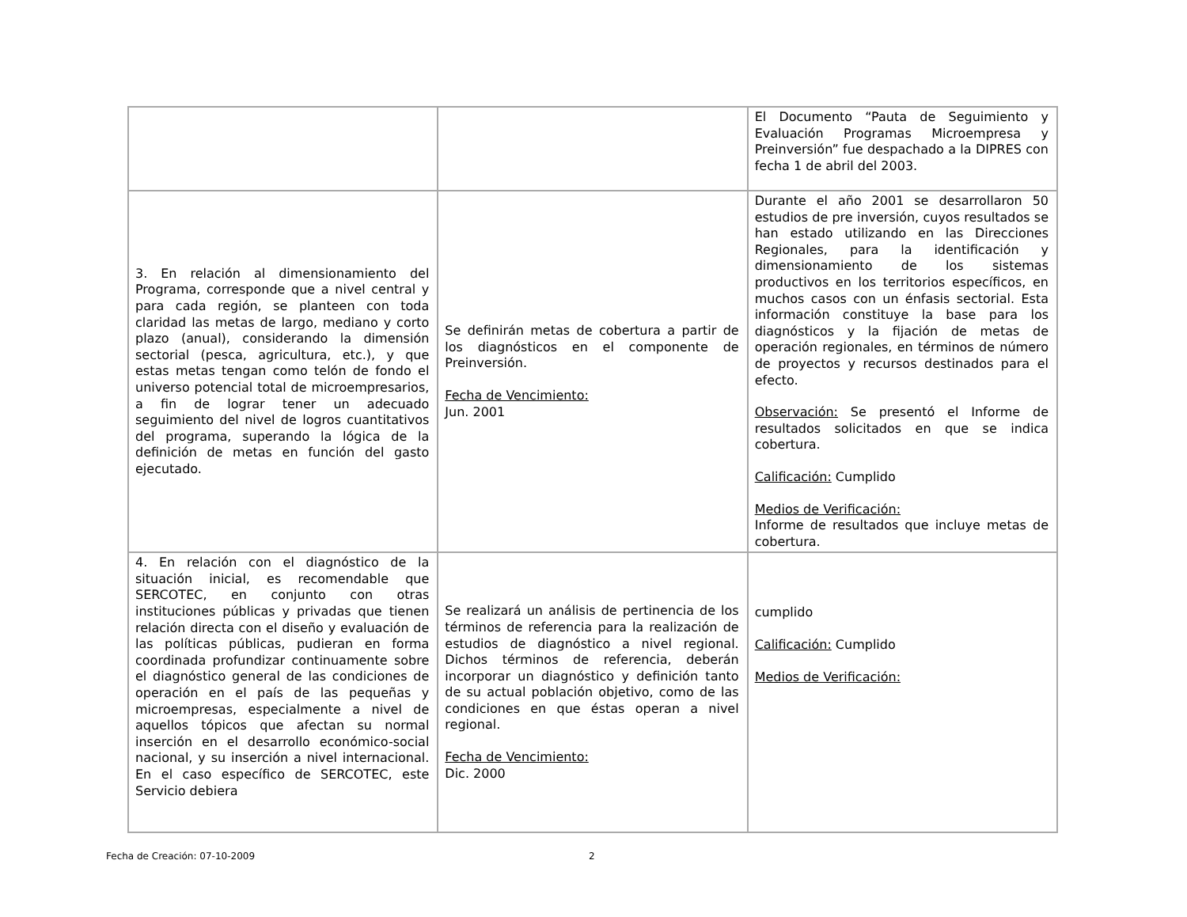| | | El Documento “Pauta de Seguimiento y Evaluación Programas Microempresa y Preinversión” fue despachado a la DIPRES con fecha 1 de abril del 2003. |
| 3. En relación al dimensionamiento del Programa, corresponde que a nivel central y para cada región, se planteen con toda claridad las metas de largo, mediano y corto plazo (anual), considerando la dimensión sectorial (pesca, agricultura, etc.), y que estas metas tengan como telón de fondo el universo potencial total de microempresarios, a fin de lograr tener un adecuado seguimiento del nivel de logros cuantitativos del programa, superando la lógica de la definición de metas en función del gasto ejecutado. | Se definirán metas de cobertura a partir de los diagnósticos en el componente de Preinversión. Fecha de Vencimiento: Jun. 2001 | Durante el año 2001 se desarrollaron 50 estudios de pre inversión, cuyos resultados se han estado utilizando en las Direcciones Regionales, para la identificación y dimensionamiento de los sistemas productivos en los territorios específicos, en muchos casos con un énfasis sectorial. Esta información constituye la base para los diagnósticos y la fijación de metas de operación regionales, en términos de número de proyectos y recursos destinados para el efecto. Observación: Se presentó el Informe de resultados solicitados en que se indica cobertura. Calificación: Cumplido Medios de Verificación: Informe de resultados que incluye metas de cobertura. |
| 4. En relación con el diagnóstico de la situación inicial, es recomendable que SERCOTEC, en conjunto con otras instituciones públicas y privadas que tienen relación directa con el diseño y evaluación de las políticas públicas, pudieran en forma coordinada profundizar continuamente sobre el diagnóstico general de las condiciones de operación en el país de las pequeñas y microempresas, especialmente a nivel de aquellos tópicos que afectan su normal inserción en el desarrollo económico-social nacional, y su inserción a nivel internacional. En el caso específico de SERCOTEC, este Servicio debiera | Se realizará un análisis de pertinencia de los términos de referencia para la realización de estudios de diagnóstico a nivel regional. Dichos términos de referencia, deberán incorporar un diagnóstico y definición tanto de su actual población objetivo, como de las condiciones en que éstas operan a nivel regional. Fecha de Vencimiento: Dic. 2000 | cumplido Calificación: Cumplido Medios de Verificación: |
Fecha de Creación: 07-10-2009 2